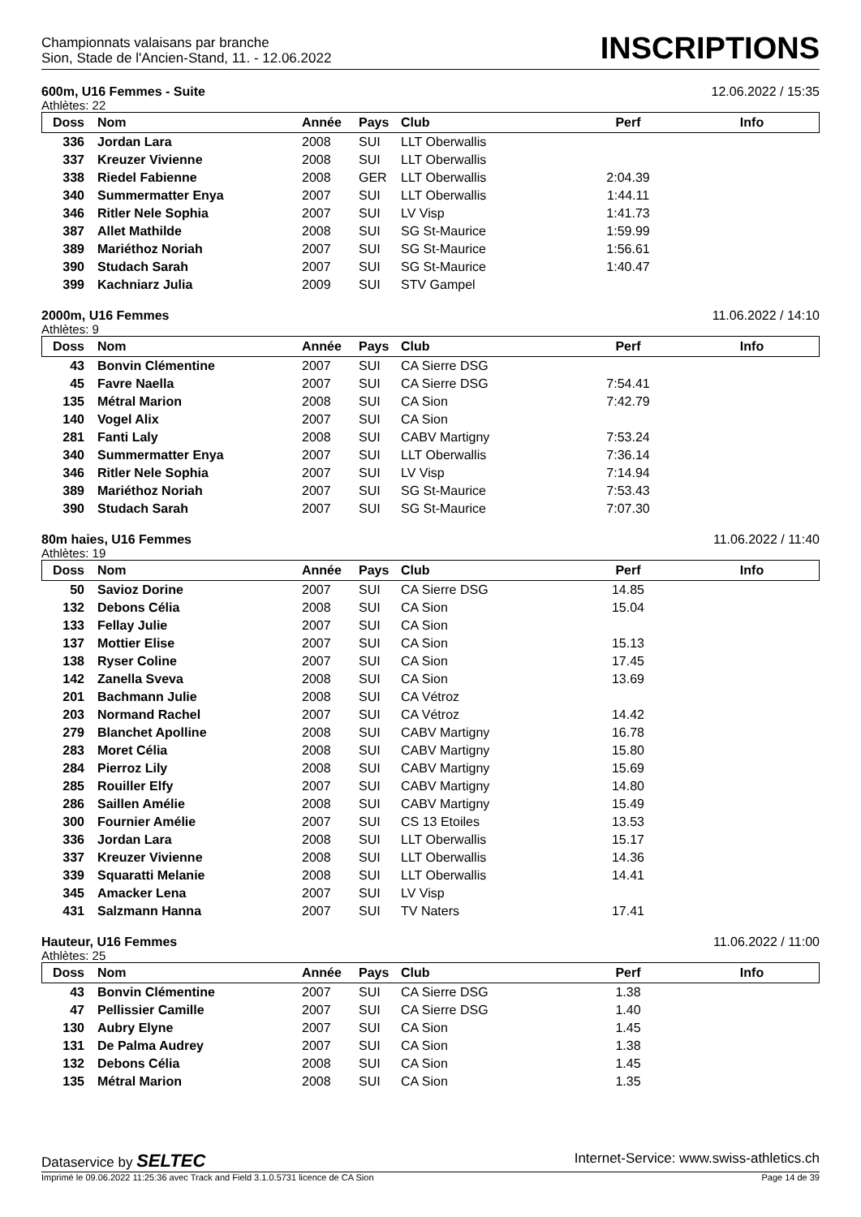Championnats valaisans par branche
Sion, Stade de l'Ancien-Stand, 11. - 12.06.2022
INSCRIPTIONS
600m, U16 Femmes - Suite 12.06.2022 / 15:35
Athlètes: 22
| Doss | Nom | Année | Pays | Club | Perf | Info |
| --- | --- | --- | --- | --- | --- | --- |
| 336 | Jordan Lara | 2008 | SUI | LLT Oberwallis | | |
| 337 | Kreuzer Vivienne | 2008 | SUI | LLT Oberwallis | | |
| 338 | Riedel Fabienne | 2008 | GER | LLT Oberwallis | 2:04.39 | |
| 340 | Summermatter Enya | 2007 | SUI | LLT Oberwallis | 1:44.11 | |
| 346 | Ritler Nele Sophia | 2007 | SUI | LV Visp | 1:41.73 | |
| 387 | Allet Mathilde | 2008 | SUI | SG St-Maurice | 1:59.99 | |
| 389 | Mariéthoz Noriah | 2007 | SUI | SG St-Maurice | 1:56.61 | |
| 390 | Studach Sarah | 2007 | SUI | SG St-Maurice | 1:40.47 | |
| 399 | Kachniarz Julia | 2009 | SUI | STV Gampel | | |
2000m, U16 Femmes 11.06.2022 / 14:10
Athlètes: 9
| Doss | Nom | Année | Pays | Club | Perf | Info |
| --- | --- | --- | --- | --- | --- | --- |
| 43 | Bonvin Clémentine | 2007 | SUI | CA Sierre DSG | | |
| 45 | Favre Naella | 2007 | SUI | CA Sierre DSG | 7:54.41 | |
| 135 | Métral Marion | 2008 | SUI | CA Sion | 7:42.79 | |
| 140 | Vogel Alix | 2007 | SUI | CA Sion | | |
| 281 | Fanti Laly | 2008 | SUI | CABV Martigny | 7:53.24 | |
| 340 | Summermatter Enya | 2007 | SUI | LLT Oberwallis | 7:36.14 | |
| 346 | Ritler Nele Sophia | 2007 | SUI | LV Visp | 7:14.94 | |
| 389 | Mariéthoz Noriah | 2007 | SUI | SG St-Maurice | 7:53.43 | |
| 390 | Studach Sarah | 2007 | SUI | SG St-Maurice | 7:07.30 | |
80m haies, U16 Femmes 11.06.2022 / 11:40
Athlètes: 19
| Doss | Nom | Année | Pays | Club | Perf | Info |
| --- | --- | --- | --- | --- | --- | --- |
| 50 | Savioz Dorine | 2007 | SUI | CA Sierre DSG | 14.85 | |
| 132 | Debons Célia | 2008 | SUI | CA Sion | 15.04 | |
| 133 | Fellay Julie | 2007 | SUI | CA Sion | | |
| 137 | Mottier Elise | 2007 | SUI | CA Sion | 15.13 | |
| 138 | Ryser Coline | 2007 | SUI | CA Sion | 17.45 | |
| 142 | Zanella Sveva | 2008 | SUI | CA Sion | 13.69 | |
| 201 | Bachmann Julie | 2008 | SUI | CA Vétroz | | |
| 203 | Normand Rachel | 2007 | SUI | CA Vétroz | 14.42 | |
| 279 | Blanchet Apolline | 2008 | SUI | CABV Martigny | 16.78 | |
| 283 | Moret Célia | 2008 | SUI | CABV Martigny | 15.80 | |
| 284 | Pierroz Lily | 2008 | SUI | CABV Martigny | 15.69 | |
| 285 | Rouiller Elfy | 2007 | SUI | CABV Martigny | 14.80 | |
| 286 | Saillen Amélie | 2008 | SUI | CABV Martigny | 15.49 | |
| 300 | Fournier Amélie | 2007 | SUI | CS 13 Etoiles | 13.53 | |
| 336 | Jordan Lara | 2008 | SUI | LLT Oberwallis | 15.17 | |
| 337 | Kreuzer Vivienne | 2008 | SUI | LLT Oberwallis | 14.36 | |
| 339 | Squaratti Melanie | 2008 | SUI | LLT Oberwallis | 14.41 | |
| 345 | Amacker Lena | 2007 | SUI | LV Visp | | |
| 431 | Salzmann Hanna | 2007 | SUI | TV Naters | 17.41 | |
Hauteur, U16 Femmes 11.06.2022 / 11:00
Athlètes: 25
| Doss | Nom | Année | Pays | Club | Perf | Info |
| --- | --- | --- | --- | --- | --- | --- |
| 43 | Bonvin Clémentine | 2007 | SUI | CA Sierre DSG | 1.38 | |
| 47 | Pellissier Camille | 2007 | SUI | CA Sierre DSG | 1.40 | |
| 130 | Aubry Elyne | 2007 | SUI | CA Sion | 1.45 | |
| 131 | De Palma Audrey | 2007 | SUI | CA Sion | 1.38 | |
| 132 | Debons Célia | 2008 | SUI | CA Sion | 1.45 | |
| 135 | Métral Marion | 2008 | SUI | CA Sion | 1.35 | |
Dataservice by SELTEC Internet-Service: www.swiss-athletics.ch
Imprimé le 09.06.2022 11:25:36 avec Track and Field 3.1.0.5731 licence de CA Sion Page 14 de 39